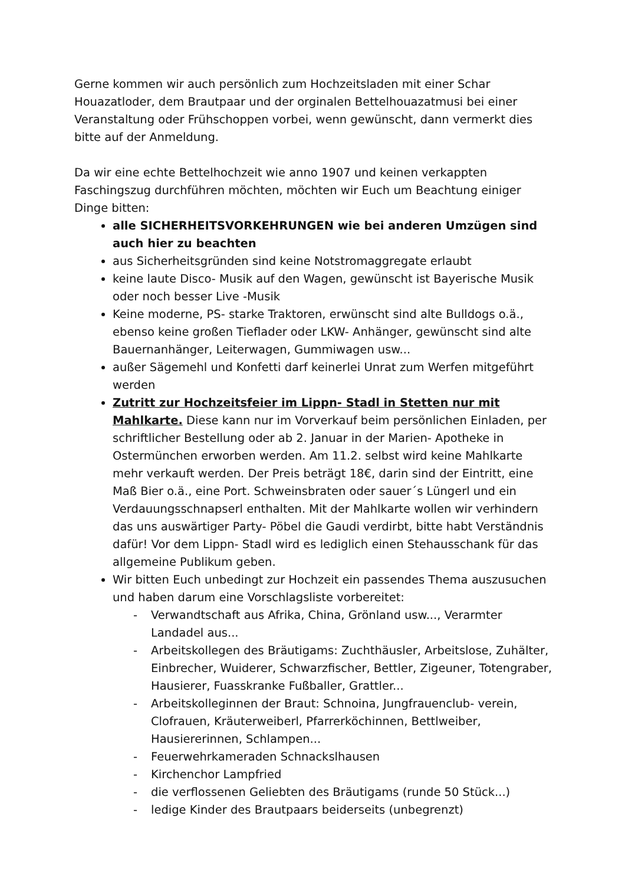Gerne kommen wir auch persönlich zum Hochzeitsladen mit einer Schar Houazatloder, dem Brautpaar und der orginalen Bettelhouazatmusi bei einer Veranstaltung oder Frühschoppen vorbei, wenn gewünscht, dann vermerkt dies bitte auf der Anmeldung.
Da wir eine echte Bettelhochzeit wie anno 1907 und keinen verkappten Faschingszug durchführen möchten, möchten wir Euch um Beachtung einiger Dinge bitten:
alle SICHERHEITSVORKEHRUNGEN wie bei anderen Umzügen sind auch hier zu beachten
aus Sicherheitsgründen sind keine Notstromaggregate erlaubt
keine laute Disco- Musik auf den Wagen, gewünscht ist Bayerische Musik oder noch besser Live -Musik
Keine moderne, PS- starke Traktoren, erwünscht sind alte Bulldogs o.ä., ebenso keine großen Tieflader oder LKW- Anhänger, gewünscht sind alte Bauernanhänger, Leiterwagen, Gummiwagen usw...
außer Sägemehl und Konfetti darf keinerlei Unrat zum Werfen mitgeführt werden
Zutritt zur Hochzeitsfeier im Lippn- Stadl in Stetten nur mit Mahlkarte. Diese kann nur im Vorverkauf beim persönlichen Einladen, per schriftlicher Bestellung oder ab 2. Januar in der Marien- Apotheke in Ostermünchen erworben werden. Am 11.2. selbst wird keine Mahlkarte mehr verkauft werden. Der Preis beträgt 18€, darin sind der Eintritt, eine Maß Bier o.ä., eine Port. Schweinsbraten oder sauer´s Lüngerl und ein Verdauungsschnapserl enthalten. Mit der Mahlkarte wollen wir verhindern das uns auswärtiger Party- Pöbel die Gaudi verdirbt, bitte habt Verständnis dafür! Vor dem Lippn- Stadl wird es lediglich einen Stehausschank für das allgemeine Publikum geben.
Wir bitten Euch unbedingt zur Hochzeit ein passendes Thema auszusuchen und haben darum eine Vorschlagsliste vorbereitet:
- Verwandtschaft aus Afrika, China, Grönland usw..., Verarmter Landadel aus...
- Arbeitskollegen des Bräutigams: Zuchthäusler, Arbeitslose, Zuhälter, Einbrecher, Wuiderer, Schwarzfischer, Bettler, Zigeuner, Totengraber, Hausierer, Fuasskranke Fußballer, Grattler...
- Arbeitskolleginnen der Braut: Schnoina, Jungfrauenclub- verein, Clofrauen, Kräuterweiberl, Pfarrerköchinnen, Bettlweiber, Hausiererinnen, Schlampen...
- Feuerwehrkameraden Schnackslhausen
- Kirchenchor Lampfried
- die verflossenen Geliebten des Bräutigams (runde 50 Stück...)
- ledige Kinder des Brautpaars beiderseits (unbegrenzt)